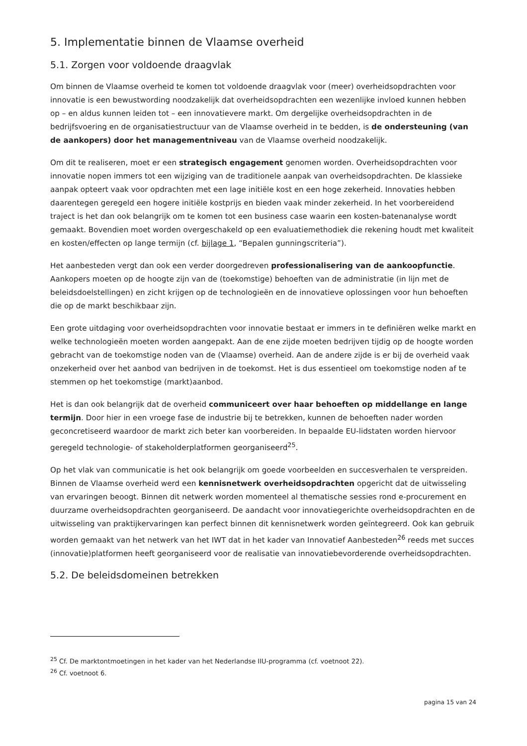5. Implementatie binnen de Vlaamse overheid
5.1. Zorgen voor voldoende draagvlak
Om binnen de Vlaamse overheid te komen tot voldoende draagvlak voor (meer) overheidsopdrachten voor innovatie is een bewustwording noodzakelijk dat overheidsopdrachten een wezenlijke invloed kunnen hebben op – en aldus kunnen leiden tot – een innovatievere markt. Om dergelijke overheidsopdrachten in de bedrijfsvoering en de organisatiestructuur van de Vlaamse overheid in te bedden, is de ondersteuning (van de aankopers) door het managementniveau van de Vlaamse overheid noodzakelijk.
Om dit te realiseren, moet er een strategisch engagement genomen worden. Overheidsopdrachten voor innovatie nopen immers tot een wijziging van de traditionele aanpak van overheidsopdrachten. De klassieke aanpak opteert vaak voor opdrachten met een lage initiële kost en een hoge zekerheid. Innovaties hebben daarentegen geregeld een hogere initiële kostprijs en bieden vaak minder zekerheid. In het voorbereidend traject is het dan ook belangrijk om te komen tot een business case waarin een kosten-batenanalyse wordt gemaakt. Bovendien moet worden overgeschakeld op een evaluatiemethodiek die rekening houdt met kwaliteit en kosten/effecten op lange termijn (cf. bijlage 1, “Bepalen gunningscriteria”).
Het aanbesteden vergt dan ook een verder doorgedreven professionalisering van de aankoopfunctie. Aankopers moeten op de hoogte zijn van de (toekomstige) behoeften van de administratie (in lijn met de beleidsdoelstellingen) en zicht krijgen op de technologieën en de innovatieve oplossingen voor hun behoeften die op de markt beschikbaar zijn.
Een grote uitdaging voor overheidsopdrachten voor innovatie bestaat er immers in te definiëren welke markt en welke technologieën moeten worden aangepakt. Aan de ene zijde moeten bedrijven tijdig op de hoogte worden gebracht van de toekomstige noden van de (Vlaamse) overheid. Aan de andere zijde is er bij de overheid vaak onzekerheid over het aanbod van bedrijven in de toekomst. Het is dus essentieel om toekomstige noden af te stemmen op het toekomstige (markt)aanbod.
Het is dan ook belangrijk dat de overheid communiceert over haar behoeften op middellange en lange termijn. Door hier in een vroege fase de industrie bij te betrekken, kunnen de behoeften nader worden geconcretiseerd waardoor de markt zich beter kan voorbereiden. In bepaalde EU-lidstaten worden hiervoor geregeld technologie- of stakeholderplatformen georganiseerd<sup>25</sup>.
Op het vlak van communicatie is het ook belangrijk om goede voorbeelden en succesverhalen te verspreiden. Binnen de Vlaamse overheid werd een kennisnetwerk overheidsopdrachten opgericht dat de uitwisseling van ervaringen beoogt. Binnen dit netwerk worden momenteel al thematische sessies rond e-procurement en duurzame overheidsopdrachten georganiseerd. De aandacht voor innovatiegerichte overheidsopdrachten en de uitwisseling van praktijkervaringen kan perfect binnen dit kennisnetwerk worden geïntegreerd. Ook kan gebruik worden gemaakt van het netwerk van het IWT dat in het kader van Innovatief Aanbesteden<sup>26</sup> reeds met succes (innovatie)platformen heeft georganiseerd voor de realisatie van innovatiebevorderende overheidsopdrachten.
5.2. De beleidsdomeinen betrekken
<sup>25</sup> Cf. De marktontmoetingen in het kader van het Nederlandse IIU-programma (cf. voetnoot 22).
<sup>26</sup> Cf. voetnoot 6.
pagina 15 van 24